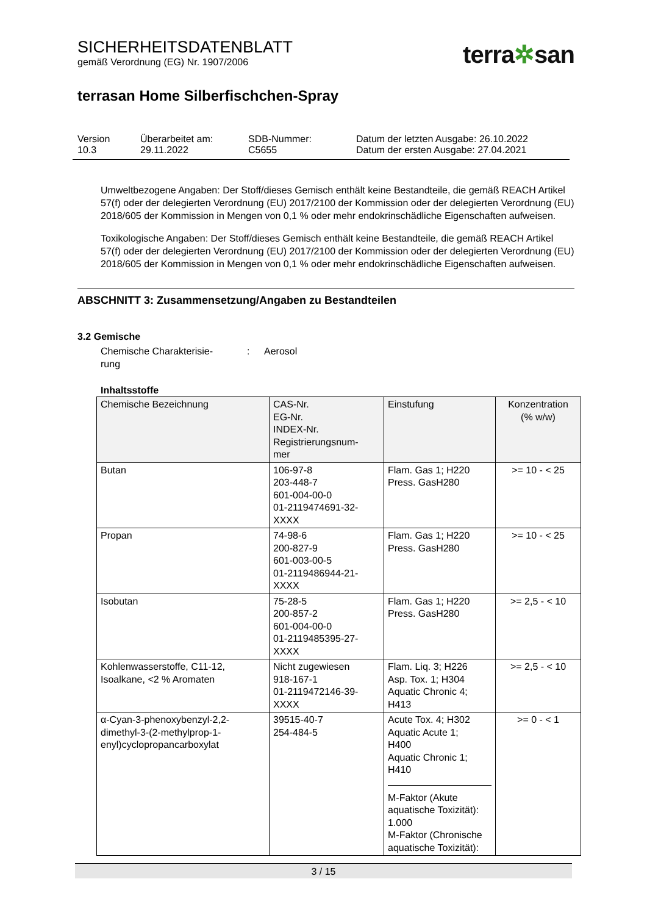SICHERHEITSDATENBLATT
gemäß Verordnung (EG) Nr. 1907/2006
terra✲san
terrasan Home Silberfischchen-Spray
| Version 10.3 | Überarbeitet am: 29.11.2022 | SDB-Nummer: C5655 | Datum der letzten Ausgabe: 26.10.2022 Datum der ersten Ausgabe: 27.04.2021 |
Umweltbezogene Angaben: Der Stoff/dieses Gemisch enthält keine Bestandteile, die gemäß REACH Artikel 57(f) oder der delegierten Verordnung (EU) 2017/2100 der Kommission oder der delegierten Verordnung (EU) 2018/605 der Kommission in Mengen von 0,1 % oder mehr endokrinschädliche Eigenschaften aufweisen.
Toxikologische Angaben: Der Stoff/dieses Gemisch enthält keine Bestandteile, die gemäß REACH Artikel 57(f) oder der delegierten Verordnung (EU) 2017/2100 der Kommission oder der delegierten Verordnung (EU) 2018/605 der Kommission in Mengen von 0,1 % oder mehr endokrinschädliche Eigenschaften aufweisen.
ABSCHNITT 3: Zusammensetzung/Angaben zu Bestandteilen
3.2 Gemische
Chemische Charakterisie-
rung
: Aerosol
Inhaltsstoffe
| Chemische Bezeichnung | CAS-Nr. EG-Nr. INDEX-Nr. Registrierungsnum- mer | Einstufung | Konzentration (% w/w) |
| --- | --- | --- | --- |
| Butan | 106-97-8 203-448-7 601-004-00-0 01-2119474691-32- XXXX | Flam. Gas 1; H220 Press. GasH280 | >= 10 - < 25 |
| Propan | 74-98-6 200-827-9 601-003-00-5 01-2119486944-21- XXXX | Flam. Gas 1; H220 Press. GasH280 | >= 10 - < 25 |
| Isobutan | 75-28-5 200-857-2 601-004-00-0 01-2119485395-27- XXXX | Flam. Gas 1; H220 Press. GasH280 | >= 2,5 - < 10 |
| Kohlenwasserstoffe, C11-12, Isoalkane, <2 % Aromaten | Nicht zugewiesen 918-167-1 01-2119472146-39- XXXX | Flam. Liq. 3; H226 Asp. Tox. 1; H304 Aquatic Chronic 4; H413 | >= 2,5 - < 10 |
| α-Cyan-3-phenoxybenzyl-2,2-dimethyl-3-(2-methylprop-1-enyl)cyclopropancarboxylat | 39515-40-7 254-484-5 | Acute Tox. 4; H302 Aquatic Acute 1; H400 Aquatic Chronic 1; H410 M-Faktor (Akute aquatische Toxizität): 1.000 M-Faktor (Chronische aquatische Toxizität): | >= 0 - < 1 |
3 / 15